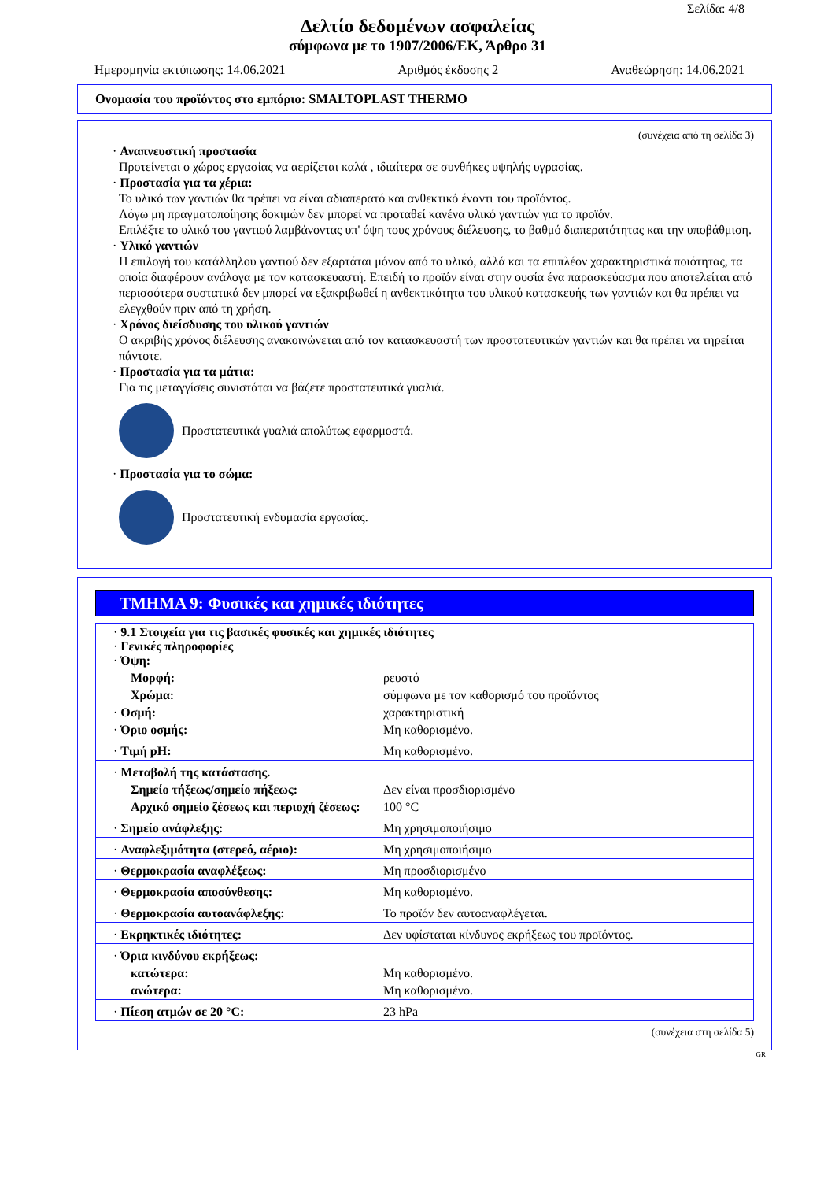Σελίδα: 4/8
Δελτίο δεδομένων ασφαλείας
σύμφωνα με το 1907/2006/ΕΚ, Άρθρο 31
Ημερομηνία εκτύπωσης: 14.06.2021 Αριθμός έκδοσης 2 Αναθεώρηση: 14.06.2021
Ονομασία του προϊόντος στο εμπόριο: SMALTOPLAST THERMO
(συνέχεια από τη σελίδα 3)
· Αναπνευστική προστασία
Προτείνεται ο χώρος εργασίας να αερίζεται καλά , ιδιαίτερα σε συνθήκες υψηλής υγρασίας.
· Προστασία για τα χέρια:
Το υλικό των γαντιών θα πρέπει να είναι αδιαπερατό και ανθεκτικό έναντι του προϊόντος.
Λόγω μη πραγματοποίησης δοκιμών δεν μπορεί να προταθεί κανένα υλικό γαντιών για το προϊόν.
Επιλέξτε το υλικό του γαντιού λαμβάνοντας υπ' όψη τους χρόνους διέλευσης, το βαθμό διαπερατότητας και την υποβάθμιση.
· Υλικό γαντιών
Η επιλογή του κατάλληλου γαντιού δεν εξαρτάται μόνον από το υλικό, αλλά και τα επιπλέον χαρακτηριστικά ποιότητας, τα οποία διαφέρουν ανάλογα με τον κατασκευαστή. Επειδή το προϊόν είναι στην ουσία ένα παρασκεύασμα που αποτελείται από περισσότερα συστατικά δεν μπορεί να εξακριβωθεί η ανθεκτικότητα του υλικού κατασκευής των γαντιών και θα πρέπει να ελεγχθούν πριν από τη χρήση.
· Χρόνος διείσδυσης του υλικού γαντιών
Ο ακριβής χρόνος διέλευσης ανακοινώνεται από τον κατασκευαστή των προστατευτικών γαντιών και θα πρέπει να τηρείται πάντοτε.
· Προστασία για τα μάτια:
Για τις μεταγγίσεις συνιστάται να βάζετε προστατευτικά γυαλιά.
Προστατευτικά γυαλιά απολύτως εφαρμοστά.
· Προστασία για το σώμα:
Προστατευτική ενδυμασία εργασίας.
ΤΜΗΜΑ 9: Φυσικές και χημικές ιδιότητες
| · 9.1 Στοιχεία για τις βασικές φυσικές και χημικές ιδιότητες · Γενικές πληροφορίες · Όψη: | |
| Μορφή: | ρευστό |
| Χρώμα: | σύμφωνα με τον καθορισμό του προϊόντος |
| · Οσμή: | χαρακτηριστική |
| · Όριο οσμής: | Μη καθορισμένο. |
| · Τιμή pH: | Μη καθορισμένο. |
| · Μεταβολή της κατάστασης. | |
| Σημείο τήξεως/σημείο πήξεως: | Δεν είναι προσδιορισμένο |
| Αρχικό σημείο ζέσεως και περιοχή ζέσεως: | 100 °C |
| · Σημείο ανάφλεξης: | Μη χρησιμοποιήσιμο |
| · Αναφλεξιμότητα (στερεό, αέριο): | Μη χρησιμοποιήσιμο |
| · Θερμοκρασία αναφλέξεως: | Μη προσδιορισμένο |
| · Θερμοκρασία αποσύνθεσης: | Μη καθορισμένο. |
| · Θερμοκρασία αυτοανάφλεξης: | Το προϊόν δεν αυτοαναφλέγεται. |
| · Εκρηκτικές ιδιότητες: | Δεν υφίσταται κίνδυνος εκρήξεως του προϊόντος. |
| · Όρια κινδύνου εκρήξεως: | |
| κατώτερα: | Μη καθορισμένο. |
| ανώτερα: | Μη καθορισμένο. |
| · Πίεση ατμών σε 20 °C: | 23 hPa |
(συνέχεια στη σελίδα 5)
GR